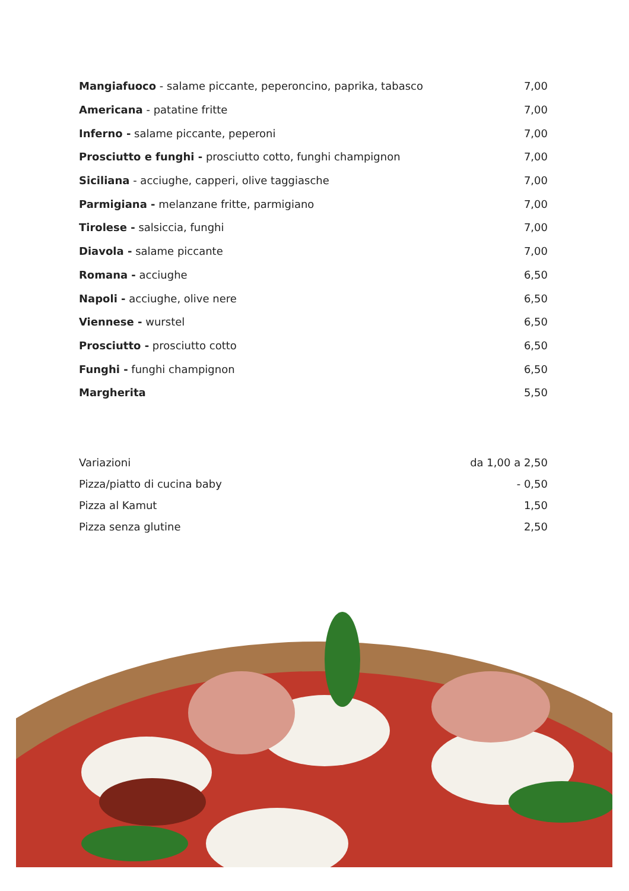| Mangiafuoco - salame piccante, peperoncino, paprika, tabasco | 7,00 |
| Americana - patatine fritte | 7,00 |
| Inferno - salame piccante, peperoni | 7,00 |
| Prosciutto e funghi - prosciutto cotto, funghi champignon | 7,00 |
| Siciliana - acciughe, capperi, olive taggiasche | 7,00 |
| Parmigiana - melanzane fritte, parmigiano | 7,00 |
| Tirolese - salsiccia, funghi | 7,00 |
| Diavola - salame piccante | 7,00 |
| Romana - acciughe | 6,50 |
| Napoli - acciughe, olive nere | 6,50 |
| Viennese - wurstel | 6,50 |
| Prosciutto - prosciutto cotto | 6,50 |
| Funghi - funghi champignon | 6,50 |
| Margherita | 5,50 |
| Variazioni | da 1,00 a 2,50 |
| Pizza/piatto di cucina baby | - 0,50 |
| Pizza al Kamut | 1,50 |
| Pizza senza glutine | 2,50 |